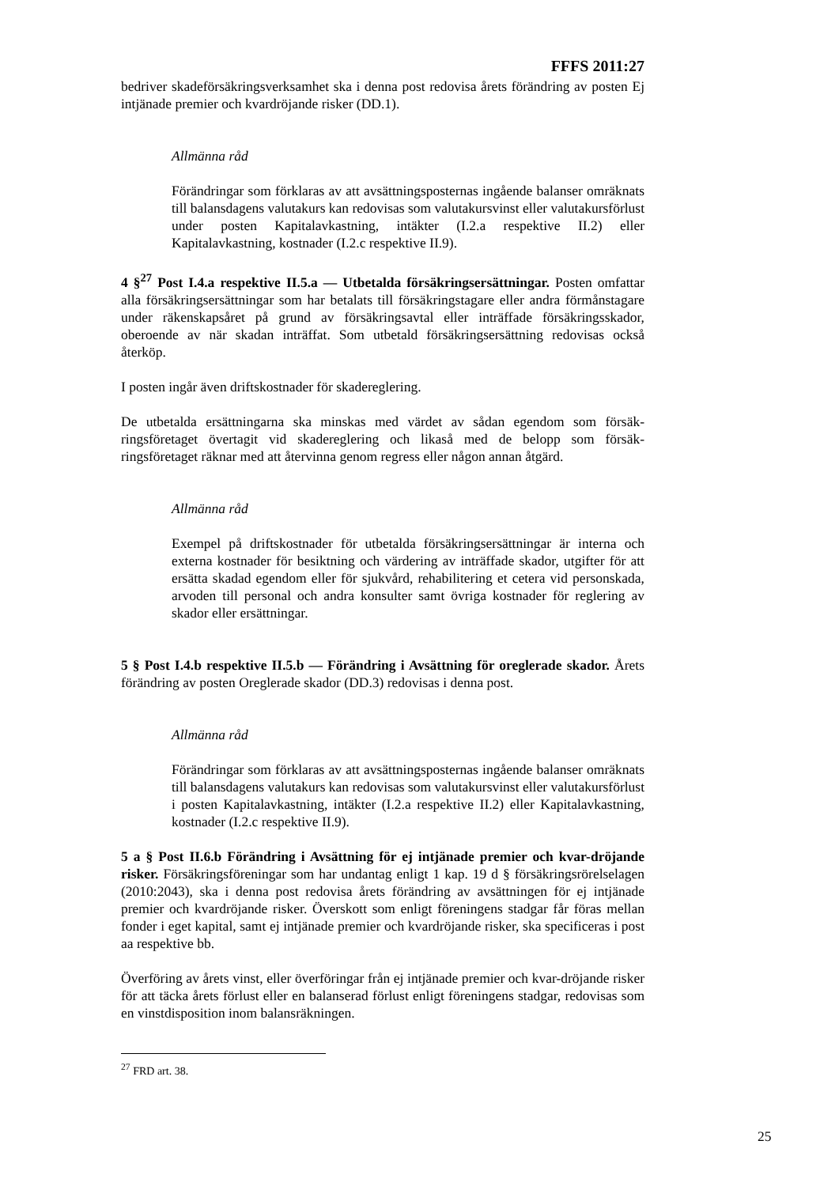FFFS 2011:27
bedriver skadeförsäkringsverksamhet ska i denna post redovisa årets förändring av posten Ej intjänade premier och kvardröjande risker (DD.1).
Allmänna råd
Förändringar som förklaras av att avsättningsposternas ingående balanser omräknats till balansdagens valutakurs kan redovisas som valutakursvinst eller valutakursförlust under posten Kapitalavkastning, intäkter (I.2.a respektive II.2) eller Kapitalavkastning, kostnader (I.2.c respektive II.9).
4 §<sup>27</sup> Post I.4.a respektive II.5.a — Utbetalda försäkringsersättningar. Posten omfattar alla försäkringsersättningar som har betalats till försäkringstagare eller andra förmånstagare under räkenskapsåret på grund av försäkringsavtal eller inträffade försäkringsskador, oberoende av när skadan inträffat. Som utbetald försäkringsersättning redovisas också återköp.
I posten ingår även driftskostnader för skadereglering.
De utbetalda ersättningarna ska minskas med värdet av sådan egendom som försäk-ringsföretaget övertagit vid skadereglering och likaså med de belopp som försäk-ringsföretaget räknar med att återvinna genom regress eller någon annan åtgärd.
Allmänna råd
Exempel på driftskostnader för utbetalda försäkringsersättningar är interna och externa kostnader för besiktning och värdering av inträffade skador, utgifter för att ersätta skadad egendom eller för sjukvård, rehabilitering et cetera vid personskada, arvoden till personal och andra konsulter samt övriga kostnader för reglering av skador eller ersättningar.
5 § Post I.4.b respektive II.5.b — Förändring i Avsättning för oreglerade skador. Årets förändring av posten Oreglerade skador (DD.3) redovisas i denna post.
Allmänna råd
Förändringar som förklaras av att avsättningsposternas ingående balanser omräknats till balansdagens valutakurs kan redovisas som valutakursvinst eller valutakursförlust i posten Kapitalavkastning, intäkter (I.2.a respektive II.2) eller Kapitalavkastning, kostnader (I.2.c respektive II.9).
5 a § Post II.6.b Förändring i Avsättning för ej intjänade premier och kvar-dröjande risker. Försäkringsföreningar som har undantag enligt 1 kap. 19 d § försäkringsrörelselagen (2010:2043), ska i denna post redovisa årets förändring av avsättningen för ej intjänade premier och kvardröjande risker. Överskott som enligt föreningens stadgar får föras mellan fonder i eget kapital, samt ej intjänade premier och kvardröjande risker, ska specificeras i post aa respektive bb.
Överföring av årets vinst, eller överföringar från ej intjänade premier och kvar-dröjande risker för att täcka årets förlust eller en balanserad förlust enligt föreningens stadgar, redovisas som en vinstdisposition inom balansräkningen.
<sup>27</sup> FRD art. 38.
25